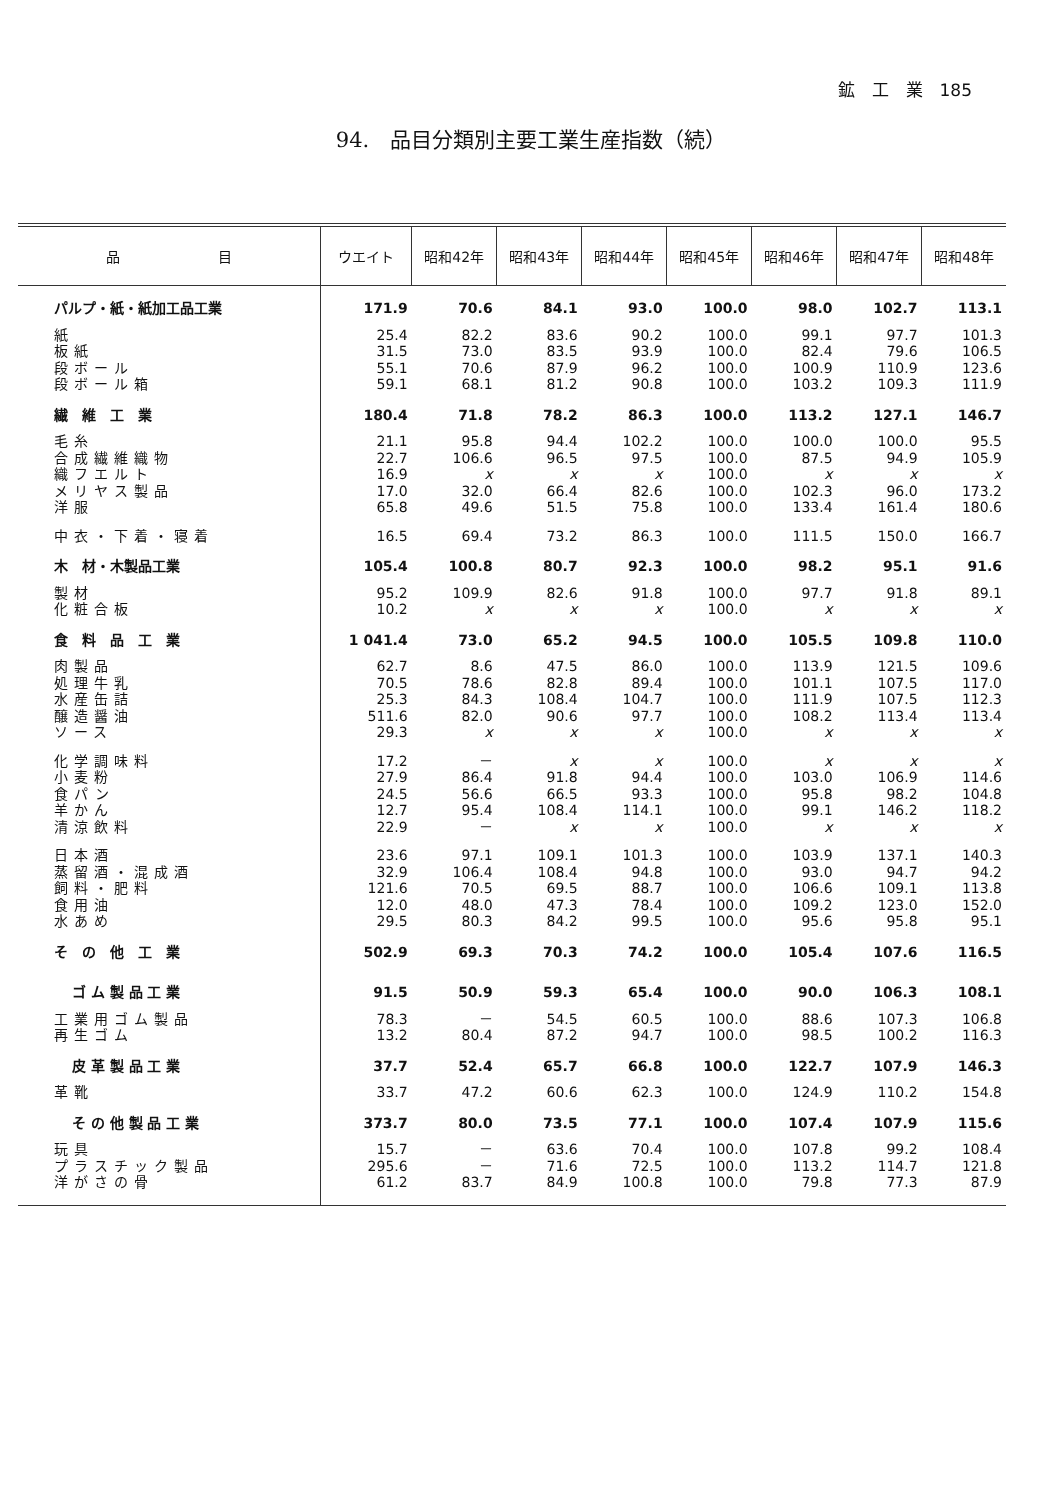鉱　工　業　185
94.　品目分類別主要工業生産指数（続）
| 品 目 | ウエイト | 昭和42年 | 昭和43年 | 昭和44年 | 昭和45年 | 昭和46年 | 昭和47年 | 昭和48年 |
| --- | --- | --- | --- | --- | --- | --- | --- | --- |
| パルプ・紙・紙加工品工業 | 171.9 | 70.6 | 84.1 | 93.0 | 100.0 | 98.0 | 102.7 | 113.1 |
| 紙 | 25.4 | 82.2 | 83.6 | 90.2 | 100.0 | 99.1 | 97.7 | 101.3 |
| 板紙 | 31.5 | 73.0 | 83.5 | 93.9 | 100.0 | 82.4 | 79.6 | 106.5 |
| 段ボール | 55.1 | 70.6 | 87.9 | 96.2 | 100.0 | 100.9 | 110.9 | 123.6 |
| 段ボール箱 | 59.1 | 68.1 | 81.2 | 90.8 | 100.0 | 103.2 | 109.3 | 111.9 |
| 繊 維 工 業 | 180.4 | 71.8 | 78.2 | 86.3 | 100.0 | 113.2 | 127.1 | 146.7 |
| 毛糸 | 21.1 | 95.8 | 94.4 | 102.2 | 100.0 | 100.0 | 100.0 | 95.5 |
| 合成繊維織物 | 22.7 | 106.6 | 96.5 | 97.5 | 100.0 | 87.5 | 94.9 | 105.9 |
| 織フエルト | 16.9 | x | x | x | 100.0 | x | x | x |
| メリヤス製品 | 17.0 | 32.0 | 66.4 | 82.6 | 100.0 | 102.3 | 96.0 | 173.2 |
| 洋服 | 65.8 | 49.6 | 51.5 | 75.8 | 100.0 | 133.4 | 161.4 | 180.6 |
| 中衣・下着・寝着 | 16.5 | 69.4 | 73.2 | 86.3 | 100.0 | 111.5 | 150.0 | 166.7 |
| 木 材・木製品工業 | 105.4 | 100.8 | 80.7 | 92.3 | 100.0 | 98.2 | 95.1 | 91.6 |
| 製材 | 95.2 | 109.9 | 82.6 | 91.8 | 100.0 | 97.7 | 91.8 | 89.1 |
| 化粧合板 | 10.2 | x | x | x | 100.0 | x | x | x |
| 食 料 品 工 業 | 1 041.4 | 73.0 | 65.2 | 94.5 | 100.0 | 105.5 | 109.8 | 110.0 |
| 肉製品 | 62.7 | 8.6 | 47.5 | 86.0 | 100.0 | 113.9 | 121.5 | 109.6 |
| 処理牛乳 | 70.5 | 78.6 | 82.8 | 89.4 | 100.0 | 101.1 | 107.5 | 117.0 |
| 水産缶詰 | 25.3 | 84.3 | 108.4 | 104.7 | 100.0 | 111.9 | 107.5 | 112.3 |
| 醸造醤油 | 511.6 | 82.0 | 90.6 | 97.7 | 100.0 | 108.2 | 113.4 | 113.4 |
| ソース | 29.3 | x | x | x | 100.0 | x | x | x |
| 化学調味料 | 17.2 | － | x | x | 100.0 | x | x | x |
| 小麦粉 | 27.9 | 86.4 | 91.8 | 94.4 | 100.0 | 103.0 | 106.9 | 114.6 |
| 食パン | 24.5 | 56.6 | 66.5 | 93.3 | 100.0 | 95.8 | 98.2 | 104.8 |
| 羊かん | 12.7 | 95.4 | 108.4 | 114.1 | 100.0 | 99.1 | 146.2 | 118.2 |
| 清涼飲料 | 22.9 | － | x | x | 100.0 | x | x | x |
| 日本酒 | 23.6 | 97.1 | 109.1 | 101.3 | 100.0 | 103.9 | 137.1 | 140.3 |
| 蒸留酒・混成酒 | 32.9 | 106.4 | 108.4 | 94.8 | 100.0 | 93.0 | 94.7 | 94.2 |
| 飼料・肥料 | 121.6 | 70.5 | 69.5 | 88.7 | 100.0 | 106.6 | 109.1 | 113.8 |
| 食用油 | 12.0 | 48.0 | 47.3 | 78.4 | 100.0 | 109.2 | 123.0 | 152.0 |
| 水あめ | 29.5 | 80.3 | 84.2 | 99.5 | 100.0 | 95.6 | 95.8 | 95.1 |
| そ の 他 工 業 | 502.9 | 69.3 | 70.3 | 74.2 | 100.0 | 105.4 | 107.6 | 116.5 |
| ゴ ム 製 品 工 業 | 91.5 | 50.9 | 59.3 | 65.4 | 100.0 | 90.0 | 106.3 | 108.1 |
| 工業用ゴム製品 | 78.3 | － | 54.5 | 60.5 | 100.0 | 88.6 | 107.3 | 106.8 |
| 再生ゴム | 13.2 | 80.4 | 87.2 | 94.7 | 100.0 | 98.5 | 100.2 | 116.3 |
| 皮 革 製 品 工 業 | 37.7 | 52.4 | 65.7 | 66.8 | 100.0 | 122.7 | 107.9 | 146.3 |
| 革靴 | 33.7 | 47.2 | 60.6 | 62.3 | 100.0 | 124.9 | 110.2 | 154.8 |
| そ の 他 製 品 工 業 | 373.7 | 80.0 | 73.5 | 77.1 | 100.0 | 107.4 | 107.9 | 115.6 |
| 玩具 | 15.7 | － | 63.6 | 70.4 | 100.0 | 107.8 | 99.2 | 108.4 |
| プラスチック製品 | 295.6 | － | 71.6 | 72.5 | 100.0 | 113.2 | 114.7 | 121.8 |
| 洋がさの骨 | 61.2 | 83.7 | 84.9 | 100.8 | 100.0 | 79.8 | 77.3 | 87.9 |